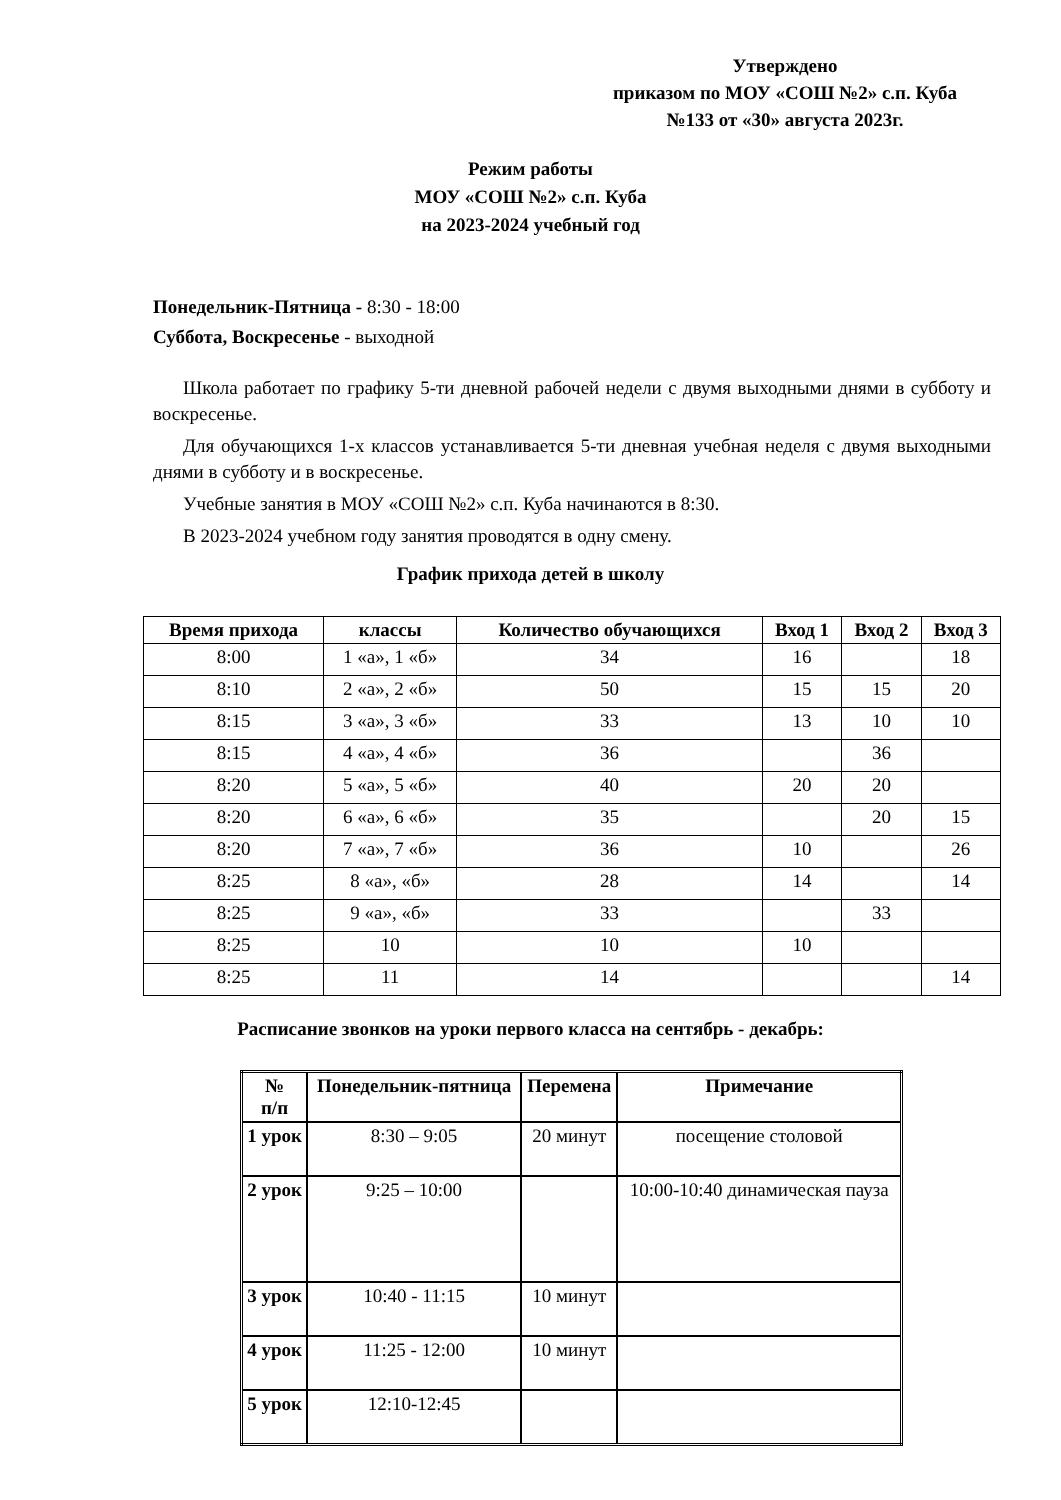Утверждено
приказом по МОУ «СОШ №2» с.п. Куба
№133 от «30» августа 2023г.
Режим работы
МОУ «СОШ №2» с.п. Куба
на 2023-2024 учебный год
Понедельник-Пятница - 8:30 - 18:00
Суббота, Воскресенье - выходной
Школа работает по графику 5-ти дневной рабочей недели с двумя выходными днями в субботу и воскресенье.
Для обучающихся 1-х классов устанавливается 5-ти дневная учебная неделя с двумя выходными днями в субботу и в воскресенье.
Учебные занятия в МОУ «СОШ №2» с.п. Куба начинаются в 8:30.
В 2023-2024 учебном году занятия проводятся в одну смену.
График прихода детей в школу
| Время прихода | классы | Количество обучающихся | Вход 1 | Вход 2 | Вход 3 |
| --- | --- | --- | --- | --- | --- |
| 8:00 | 1 «а», 1 «б» | 34 | 16 | | 18 |
| 8:10 | 2 «а», 2 «б» | 50 | 15 | 15 | 20 |
| 8:15 | 3 «а», 3 «б» | 33 | 13 | 10 | 10 |
| 8:15 | 4 «а», 4 «б» | 36 | | 36 | |
| 8:20 | 5 «а», 5 «б» | 40 | 20 | 20 | |
| 8:20 | 6 «а», 6 «б» | 35 | | 20 | 15 |
| 8:20 | 7 «а», 7 «б» | 36 | 10 | | 26 |
| 8:25 | 8 «а», «б» | 28 | 14 | | 14 |
| 8:25 | 9 «а», «б» | 33 | | 33 | |
| 8:25 | 10 | 10 | 10 | | |
| 8:25 | 11 | 14 | | | 14 |
Расписание звонков на уроки первого класса на сентябрь - декабрь:
| № п/п | Понедельник-пятница | Перемена | Примечание |
| --- | --- | --- | --- |
| 1 урок | 8:30 – 9:05 | 20 минут | посещение столовой |
| 2 урок | 9:25 – 10:00 | | 10:00-10:40 динамическая пауза |
| 3 урок | 10:40 - 11:15 | 10 минут | |
| 4 урок | 11:25 - 12:00 | 10 минут | |
| 5 урок | 12:10-12:45 | | |